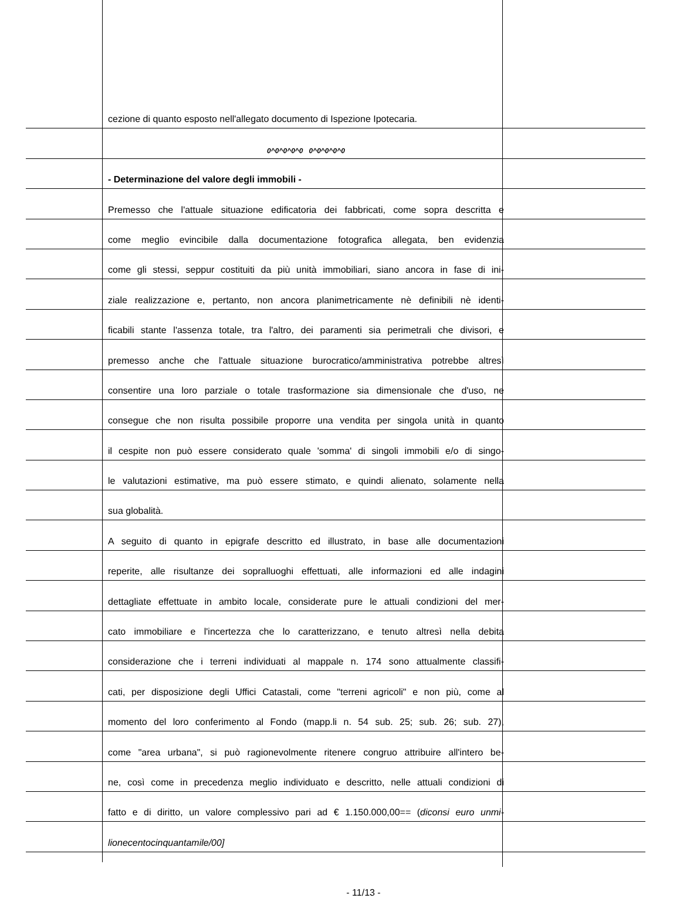cezione di quanto esposto nell'allegato documento di Ispezione Ipotecaria.
0^0^0^0^0 0^0^0^0^0
- Determinazione del valore degli immobili -
Premesso che l'attuale situazione edificatoria dei fabbricati, come sopra descritta e
come meglio evincibile dalla documentazione fotografica allegata, ben evidenzia
come gli stessi, seppur costituiti da più unità immobiliari, siano ancora in fase di ini-
ziale realizzazione e, pertanto, non ancora planimetricamente nè definibili nè identi-
ficabili stante l'assenza totale, tra l'altro, dei paramenti sia perimetrali che divisori, e
premesso anche che l'attuale situazione burocratico/amministrativa potrebbe altresì
consentire una loro parziale o totale trasformazione sia dimensionale che d'uso, ne
consegue che non risulta possibile proporre una vendita per singola unità in quanto
il cespite non può essere considerato quale 'somma' di singoli immobili e/o di singo-
le valutazioni estimative, ma può essere stimato, e quindi alienato, solamente nella
sua globalità.
A seguito di quanto in epigrafe descritto ed illustrato, in base alle documentazioni
reperite, alle risultanze dei sopralluoghi effettuati, alle informazioni ed alle indagini
dettagliate effettuate in ambito locale, considerate pure le attuali condizioni del mer-
cato immobiliare e l'incertezza che lo caratterizzano, e tenuto altresì nella debita
considerazione che i terreni individuati al mappale n. 174 sono attualmente classifi-
cati, per disposizione degli Uffici Catastali, come "terreni agricoli" e non più, come al
momento del loro conferimento al Fondo (mapp.li n. 54 sub. 25; sub. 26; sub. 27),
come "area urbana", si può ragionevolmente ritenere congruo attribuire all'intero be-
ne, così come in precedenza meglio individuato e descritto, nelle attuali condizioni di
fatto e di diritto, un valore complessivo pari ad € 1.150.000,00== (diconsi euro unmi-
lionecentocinquantamile/00]
- 11/13 -